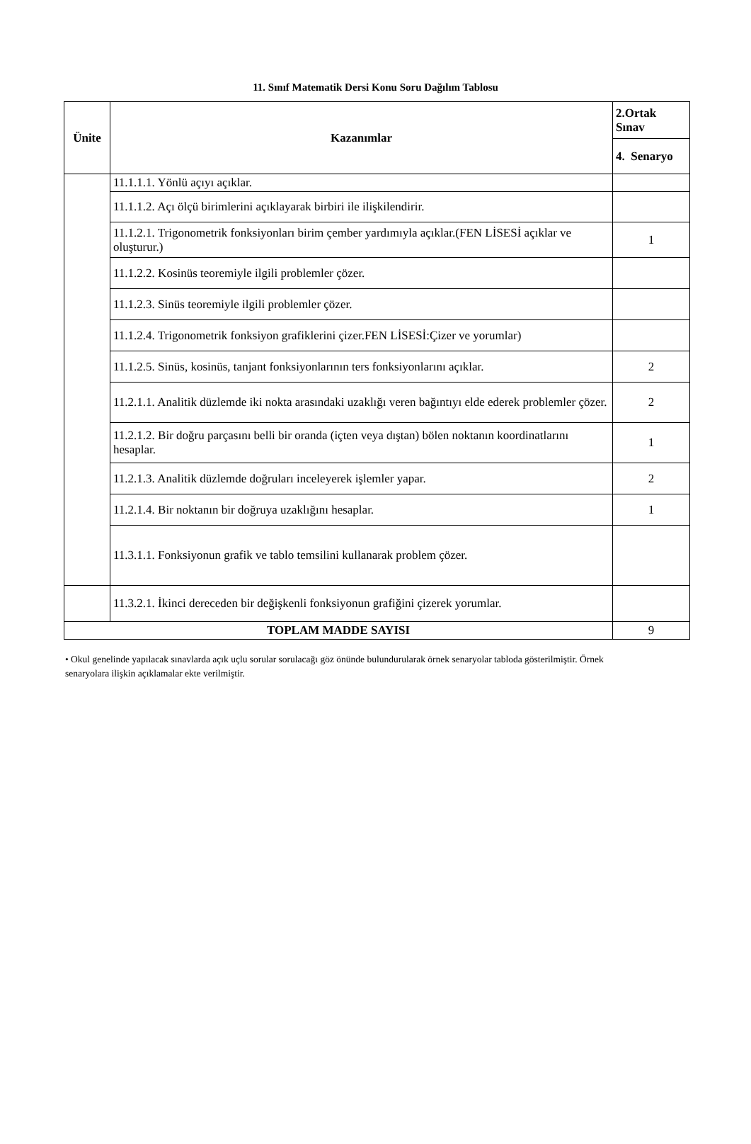11. Sınıf Matematik Dersi Konu Soru Dağılım Tablosu
| Ünite | Kazanımlar | 2.Ortak Sınav |
| --- | --- | --- |
| | | 4. Senaryo |
| | 11.1.1.1. Yönlü açıyı açıklar. | |
| | 11.1.1.2. Açı ölçü birimlerini açıklayarak birbiri ile ilişkilendirir. | |
| | 11.1.2.1. Trigonometrik fonksiyonları birim çember yardımıyla açıklar.(FEN LİSESİ açıklar ve oluşturur.) | 1 |
| | 11.1.2.2. Kosinüs teoremiyle ilgili problemler çözer. | |
| | 11.1.2.3. Sinüs teoremiyle ilgili problemler çözer. | |
| | 11.1.2.4. Trigonometrik fonksiyon grafiklerini çizer.FEN LİSESİ:Çizer ve yorumlar) | |
| | 11.1.2.5. Sinüs, kosinüs, tanjant fonksiyonlarının ters fonksiyonlarını açıklar. | 2 |
| | 11.2.1.1. Analitik düzlemde iki nokta arasındaki uzaklığı veren bağıntıyı elde ederek problemler çözer. | 2 |
| | 11.2.1.2. Bir doğru parçasını belli bir oranda (içten veya dıştan) bölen noktanın koordinatlarını hesaplar. | 1 |
| | 11.2.1.3. Analitik düzlemde doğruları inceleyerek işlemler yapar. | 2 |
| | 11.2.1.4. Bir noktanın bir doğruya uzaklığını hesaplar. | 1 |
| | 11.3.1.1. Fonksiyonun grafik ve tablo temsilini kullanarak problem çözer. | |
| | 11.3.2.1. İkinci dereceden bir değişkenli fonksiyonun grafiğini çizerek yorumlar. | |
| TOPLAM MADDE SAYISI | | 9 |
• Okul genelinde yapılacak sınavlarda açık uçlu sorular sorulacağı göz önünde bulundurularak örnek senaryolar tabloda gösterilmiştir. Örnek senaryolara ilişkin açıklamalar ekte verilmiştir.